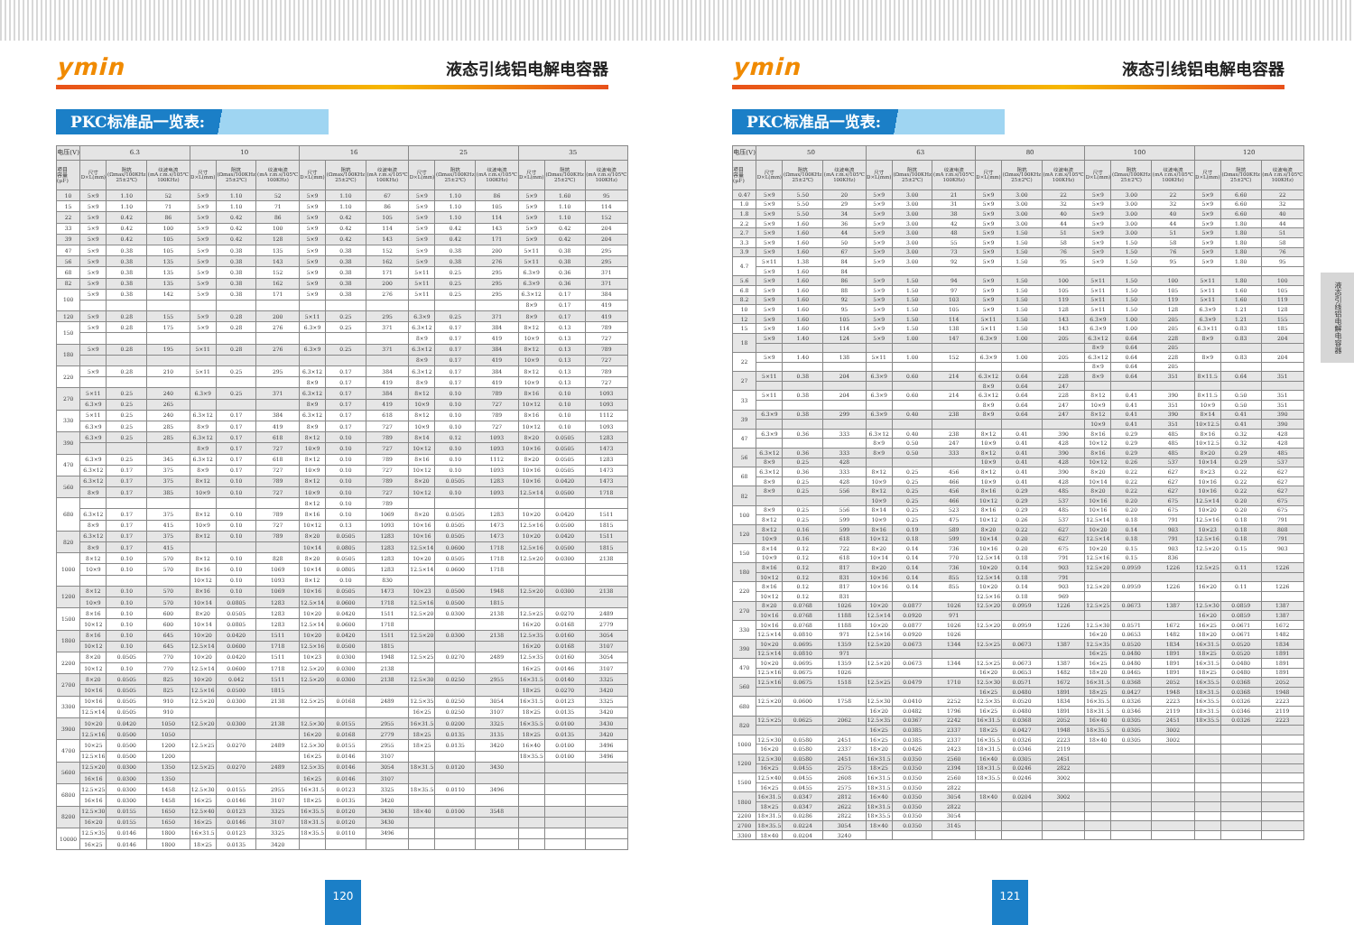ymin
液态引线铝电解电容器
PKC标准品一览表:
| 电压(V) | 6.3 | | | 10 | | | 16 | | | 25 | | | 35 | | |
| --- | --- | --- | --- | --- | --- | --- | --- | --- | --- | --- | --- | --- | --- | --- | --- |
| 项目 容量 (μF) | 尺寸 D×L(mm) | 阻抗 (Ωmax/100KHz 25±2℃) | 纹波电流 (mA r.m.s/105℃ 100KHz) | 尺寸 D×L(mm) | 阻抗 (Ωmax/100KHz 25±2℃) | 纹波电流 (mA r.m.s/105℃ 100KHz) | 尺寸 D×L(mm) | 阻抗 (Ωmax/100KHz 25±2℃) | 纹波电流 (mA r.m.s/105℃ 100KHz) | 尺寸 D×L(mm) | 阻抗 (Ωmax/100KHz 25±2℃) | 纹波电流 (mA r.m.s/105℃ 100KHz) | 尺寸 D×L(mm) | 阻抗 (Ωmax/100KHz 25±2℃) | 纹波电流 (mA r.m.s/105℃ 100KHz) |
| 10 | 5×9 | 1.10 | 52 | 5×9 | 1.10 | 52 | 5×9 | 1.10 | 67 | 5×9 | 1.10 | 86 | 5×9 | 1.60 | 95 |
| 15 | 5×9 | 1.10 | 71 | 5×9 | 1.10 | 71 | 5×9 | 1.10 | 86 | 5×9 | 1.10 | 105 | 5×9 | 1.10 | 114 |
| 22 | 5×9 | 0.42 | 86 | 5×9 | 0.42 | 86 | 5×9 | 0.42 | 105 | 5×9 | 1.10 | 114 | 5×9 | 1.10 | 152 |
| 33 | 5×9 | 0.42 | 100 | 5×9 | 0.42 | 100 | 5×9 | 0.42 | 114 | 5×9 | 0.42 | 143 | 5×9 | 0.42 | 204 |
| 39 | 5×9 | 0.42 | 105 | 5×9 | 0.42 | 128 | 5×9 | 0.42 | 143 | 5×9 | 0.42 | 171 | 5×9 | 0.42 | 204 |
| 47 | 5×9 | 0.38 | 105 | 5×9 | 0.38 | 135 | 5×9 | 0.38 | 152 | 5×9 | 0.38 | 200 | 5×11 | 0.38 | 295 |
| 56 | 5×9 | 0.38 | 135 | 5×9 | 0.38 | 143 | 5×9 | 0.38 | 162 | 5×9 | 0.38 | 276 | 5×11 | 0.38 | 295 |
| 68 | 5×9 | 0.38 | 135 | 5×9 | 0.38 | 152 | 5×9 | 0.38 | 171 | 5×11 | 0.25 | 295 | 6.3×9 | 0.36 | 371 |
| 82 | 5×9 | 0.38 | 135 | 5×9 | 0.38 | 162 | 5×9 | 0.38 | 200 | 5×11 | 0.25 | 295 | 6.3×9 | 0.36 | 371 |
| 100 | 5×9 | 0.38 | 142 | 5×9 | 0.38 | 171 | 5×9 | 0.38 | 276 | 5×11 | 0.25 | 295 | 6.3×12 | 0.17 | 384 |
| | | | | | | | | | | | | | 8×9 | 0.17 | 419 |
| 120 | 5×9 | 0.28 | 155 | 5×9 | 0.28 | 200 | 5×11 | 0.25 | 295 | 6.3×9 | 0.25 | 371 | 8×9 | 0.17 | 419 |
| 150 | 5×9 | 0.28 | 175 | 5×9 | 0.28 | 276 | 6.3×9 | 0.25 | 371 | 6.3×12 | 0.17 | 384 | 8×12 | 0.13 | 789 |
| | | | | | | | | | | 8×9 | 0.17 | 419 | 10×9 | 0.13 | 727 |
| 180 | 5×9 | 0.28 | 195 | 5×11 | 0.28 | 276 | 6.3×9 | 0.25 | 371 | 6.3×12 | 0.17 | 384 | 8×12 | 0.13 | 789 |
| | | | | | | | | | | 8×9 | 0.17 | 419 | 10×9 | 0.13 | 727 |
| 220 | 5×9 | 0.28 | 210 | 5×11 | 0.25 | 295 | 6.3×12 | 0.17 | 384 | 6.3×12 | 0.17 | 384 | 8×12 | 0.13 | 789 |
| | | | | | | | 8×9 | 0.17 | 419 | 8×9 | 0.17 | 419 | 10×9 | 0.13 | 727 |
| 270 | 5×11 | 0.25 | 240 | 6.3×9 | 0.25 | 371 | 6.3×12 | 0.17 | 384 | 8×12 | 0.10 | 789 | 8×16 | 0.10 | 1093 |
| | 6.3×9 | 0.25 | 265 | | | | 8×9 | 0.17 | 419 | 10×9 | 0.10 | 727 | 10×12 | 0.10 | 1093 |
| 330 | 5×11 | 0.25 | 240 | 6.3×12 | 0.17 | 384 | 6.3×12 | 0.17 | 618 | 8×12 | 0.10 | 789 | 8×16 | 0.10 | 1112 |
| | 6.3×9 | 0.25 | 285 | 8×9 | 0.17 | 419 | 8×9 | 0.17 | 727 | 10×9 | 0.10 | 727 | 10×12 | 0.10 | 1093 |
| 390 | 6.3×9 | 0.25 | 285 | 6.3×12 | 0.17 | 618 | 8×12 | 0.10 | 789 | 8×14 | 0.12 | 1093 | 8×20 | 0.0505 | 1283 |
| | | | | 8×9 | 0.17 | 727 | 10×9 | 0.10 | 727 | 10×12 | 0.10 | 1093 | 10×16 | 0.0505 | 1473 |
| 470 | 6.3×9 | 0.25 | 345 | 6.3×12 | 0.17 | 618 | 8×12 | 0.10 | 789 | 8×16 | 0.10 | 1112 | 8×20 | 0.0505 | 1283 |
| | 6.3×12 | 0.17 | 375 | 8×9 | 0.17 | 727 | 10×9 | 0.10 | 727 | 10×12 | 0.10 | 1093 | 10×16 | 0.0505 | 1473 |
| 560 | 6.3×12 | 0.17 | 375 | 8×12 | 0.10 | 789 | 8×12 | 0.10 | 789 | 8×20 | 0.0505 | 1283 | 10×16 | 0.0420 | 1473 |
| | 8×9 | 0.17 | 385 | 10×9 | 0.10 | 727 | 10×9 | 0.10 | 727 | 10×12 | 0.10 | 1093 | 12.5×14 | 0.0500 | 1718 |
| 680 | | | | | | | 8×12 | 0.10 | 789 | | | | | | |
| | 6.3×12 | 0.17 | 375 | 8×12 | 0.10 | 789 | 8×16 | 0.10 | 1069 | 8×20 | 0.0505 | 1283 | 10×20 | 0.0420 | 1511 |
| | 8×9 | 0.17 | 415 | 10×9 | 0.10 | 727 | 10×12 | 0.13 | 1093 | 10×16 | 0.0505 | 1473 | 12.5×16 | 0.0500 | 1815 |
| 820 | 6.3×12 | 0.17 | 375 | 8×12 | 0.10 | 789 | 8×20 | 0.0505 | 1283 | 10×16 | 0.0505 | 1473 | 10×20 | 0.0420 | 1511 |
| | 8×9 | 0.17 | 415 | | | | 10×14 | 0.0805 | 1283 | 12.5×14 | 0.0600 | 1718 | 12.5×16 | 0.0500 | 1815 |
| 1000 | 8×12 | 0.10 | 570 | 8×12 | 0.10 | 828 | 8×20 | 0.0505 | 1283 | 10×20 | 0.0505 | 1718 | 12.5×20 | 0.0300 | 2138 |
| | 10×9 | 0.10 | 570 | 8×16 | 0.10 | 1069 | 10×14 | 0.0805 | 1283 | 12.5×14 | 0.0600 | 1718 | | | |
| | | | | 10×12 | 0.10 | 1093 | 8×12 | 0.10 | 830 | | | | | | |
| 1200 | 8×12 | 0.10 | 570 | 8×16 | 0.10 | 1069 | 10×16 | 0.0505 | 1473 | 10×23 | 0.0500 | 1948 | 12.5×20 | 0.0300 | 2138 |
| | 10×9 | 0.10 | 570 | 10×14 | 0.0805 | 1283 | 12.5×14 | 0.0600 | 1718 | 12.5×16 | 0.0500 | 1815 | | | |
| 1500 | 8×16 | 0.10 | 600 | 8×20 | 0.0505 | 1283 | 10×20 | 0.0420 | 1511 | 12.5×20 | 0.0300 | 2138 | 12.5×25 | 0.0270 | 2489 |
| | 10×12 | 0.10 | 600 | 10×14 | 0.0805 | 1283 | 12.5×14 | 0.0600 | 1718 | | | | 16×20 | 0.0168 | 2779 |
| 1800 | 8×16 | 0.10 | 645 | 10×20 | 0.0420 | 1511 | 10×20 | 0.0420 | 1511 | 12.5×20 | 0.0300 | 2138 | 12.5×35 | 0.0160 | 3054 |
| | 10×12 | 0.10 | 645 | 12.5×14 | 0.0600 | 1718 | 12.5×16 | 0.0500 | 1815 | | | | 16×20 | 0.0168 | 3107 |
| 2200 | 8×20 | 0.0505 | 770 | 10×20 | 0.0420 | 1511 | 10×23 | 0.0300 | 1948 | 12.5×25 | 0.0270 | 2489 | 12.5×35 | 0.0160 | 3054 |
| | 10×12 | 0.10 | 770 | 12.5×14 | 0.0600 | 1718 | 12.5×20 | 0.0300 | 2138 | | | | 16×25 | 0.0146 | 3107 |
| 2700 | 8×20 | 0.0505 | 825 | 10×20 | 0.042 | 1511 | 12.5×20 | 0.0300 | 2138 | 12.5×30 | 0.0250 | 2955 | 16×31.5 | 0.0140 | 3325 |
| | 10×16 | 0.0505 | 825 | 12.5×16 | 0.0500 | 1815 | | | | | | | 18×25 | 0.0270 | 3420 |
| 3300 | 10×16 | 0.0505 | 910 | 12.5×20 | 0.0300 | 2138 | 12.5×25 | 0.0168 | 2489 | 12.5×35 | 0.0250 | 3054 | 16×31.5 | 0.0123 | 3325 |
| | 12.5×14 | 0.0505 | 910 | | | | | | | 16×25 | 0.0250 | 3107 | 18×25 | 0.0135 | 3420 |
| 3900 | 10×20 | 0.0420 | 1050 | 12.5×20 | 0.0300 | 2138 | 12.5×30 | 0.0155 | 2955 | 16×31.5 | 0.0200 | 3325 | 16×35.5 | 0.0100 | 3430 |
| | 12.5×16 | 0.0500 | 1050 | | | | 16×20 | 0.0168 | 2779 | 18×25 | 0.0135 | 3135 | 18×25 | 0.0135 | 3420 |
| 4700 | 10×25 | 0.0500 | 1200 | 12.5×25 | 0.0270 | 2489 | 12.5×30 | 0.0155 | 2955 | 18×25 | 0.0135 | 3420 | 16×40 | 0.0100 | 3496 |
| | 12.5×16 | 0.0500 | 1200 | | | | 16×25 | 0.0146 | 3107 | | | | 18×35.5 | 0.0100 | 3496 |
| 5600 | 12.5×20 | 0.0300 | 1350 | 12.5×25 | 0.0270 | 2489 | 12.5×35 | 0.0146 | 3054 | 18×31.5 | 0.0120 | 3430 | | | |
| | 16×16 | 0.0300 | 1350 | | | | 16×25 | 0.0146 | 3107 | | | | | | |
| 6800 | 12.5×25 | 0.0300 | 1458 | 12.5×30 | 0.0155 | 2955 | 16×31.5 | 0.0123 | 3325 | 18×35.5 | 0.0110 | 3496 | | | |
| | 16×16 | 0.0300 | 1458 | 16×25 | 0.0146 | 3107 | 18×25 | 0.0135 | 3420 | | | | | | |
| 8200 | 12.5×30 | 0.0155 | 1650 | 12.5×40 | 0.0123 | 3325 | 16×35.5 | 0.0120 | 3430 | 18×40 | 0.0100 | 3548 | | | |
| | 16×20 | 0.0155 | 1650 | 16×25 | 0.0146 | 3107 | 18×31.5 | 0.0120 | 3430 | | | | | | |
| 10000 | 12.5×35 | 0.0146 | 1800 | 16×31.5 | 0.0123 | 3325 | 18×35.5 | 0.0110 | 3496 | | | | | | |
| | 16×25 | 0.0146 | 1800 | 18×25 | 0.0135 | 3420 | | | | | | | | | |
120
ymin
液态引线铝电解电容器
PKC标准品一览表:
| 电压(V) | 50 | | | 63 | | | 80 | | | 100 | | | 120 | | |
| --- | --- | --- | --- | --- | --- | --- | --- | --- | --- | --- | --- | --- | --- | --- | --- |
| 项目 容量 (μF) | 尺寸 D×L(mm) | 阻抗 (Ωmax/100KHz 25±2℃) | 纹波电流 (mA r.m.s/105℃ 100KHz) | 尺寸 D×L(mm) | 阻抗 (Ωmax/100KHz 25±2℃) | 纹波电流 (mA r.m.s/105℃ 100KHz) | 尺寸 D×L(mm) | 阻抗 (Ωmax/100KHz 25±2℃) | 纹波电流 (mA r.m.s/105℃ 100KHz) | 尺寸 D×L(mm) | 阻抗 (Ωmax/100KHz 25±2℃) | 纹波电流 (mA r.m.s/105℃ 100KHz) | 尺寸 D×L(mm) | 阻抗 (Ωmax/100KHz 25±2℃) | 纹波电流 (mA r.m.s/105℃ 100KHz) |
| 0.47 | 5×9 | 5.50 | 20 | 5×9 | 3.00 | 21 | 5×9 | 3.00 | 22 | 5×9 | 3.00 | 22 | 5×9 | 6.60 | 22 |
| 1.0 | 5×9 | 5.50 | 29 | 5×9 | 3.00 | 31 | 5×9 | 3.00 | 32 | 5×9 | 3.00 | 32 | 5×9 | 6.60 | 32 |
| 1.8 | 5×9 | 5.50 | 34 | 5×9 | 3.00 | 38 | 5×9 | 3.00 | 40 | 5×9 | 3.00 | 40 | 5×9 | 6.60 | 40 |
| 2.2 | 5×9 | 1.60 | 36 | 5×9 | 3.00 | 42 | 5×9 | 3.00 | 44 | 5×9 | 3.00 | 44 | 5×9 | 1.80 | 44 |
| 2.7 | 5×9 | 1.60 | 44 | 5×9 | 3.00 | 48 | 5×9 | 1.50 | 51 | 5×9 | 3.00 | 51 | 5×9 | 1.80 | 51 |
| 3.3 | 5×9 | 1.60 | 50 | 5×9 | 3.00 | 55 | 5×9 | 1.50 | 58 | 5×9 | 1.50 | 58 | 5×9 | 1.80 | 58 |
| 3.9 | 5×9 | 1.60 | 67 | 5×9 | 3.00 | 73 | 5×9 | 1.50 | 76 | 5×9 | 1.50 | 76 | 5×9 | 1.80 | 76 |
| 4.7 | 5×11 | 1.38 | 84 | 5×9 | 3.00 | 92 | 5×9 | 1.50 | 95 | 5×9 | 1.50 | 95 | 5×9 | 1.80 | 95 |
| | 5×9 | 1.60 | 84 | | | | | | | | | | | | |
| 5.6 | 5×9 | 1.60 | 86 | 5×9 | 1.50 | 94 | 5×9 | 1.50 | 100 | 5×11 | 1.50 | 100 | 5×11 | 1.80 | 100 |
| 6.8 | 5×9 | 1.60 | 88 | 5×9 | 1.50 | 97 | 5×9 | 1.50 | 105 | 5×11 | 1.50 | 105 | 5×11 | 1.60 | 105 |
| 8.2 | 5×9 | 1.60 | 92 | 5×9 | 1.50 | 103 | 5×9 | 1.50 | 119 | 5×11 | 1.50 | 119 | 5×11 | 1.60 | 119 |
| 10 | 5×9 | 1.60 | 95 | 5×9 | 1.50 | 105 | 5×9 | 1.50 | 128 | 5×11 | 1.50 | 128 | 6.3×9 | 1.21 | 128 |
| 12 | 5×9 | 1.60 | 105 | 5×9 | 1.50 | 114 | 5×11 | 1.50 | 143 | 6.3×9 | 1.00 | 205 | 6.3×9 | 1.21 | 155 |
| 15 | 5×9 | 1.60 | 114 | 5×9 | 1.50 | 138 | 5×11 | 1.50 | 143 | 6.3×9 | 1.00 | 205 | 6.3×11 | 0.83 | 185 |
| 18 | 5×9 | 1.40 | 124 | 5×9 | 1.00 | 147 | 6.3×9 | 1.00 | 205 | 6.3×12 | 0.64 | 228 | 8×9 | 0.83 | 204 |
| | | | | | | | | | | 8×9 | 0.64 | 205 | | | |
| 22 | 5×9 | 1.40 | 138 | 5×11 | 1.00 | 152 | 6.3×9 | 1.00 | 205 | 6.3×12 | 0.64 | 228 | 8×9 | 0.83 | 204 |
| | | | | | | | | | | 8×9 | 0.64 | 205 | | | |
| 27 | 5×11 | 0.38 | 204 | 6.3×9 | 0.60 | 214 | 6.3×12 | 0.64 | 228 | 8×9 | 0.64 | 351 | 8×11.5 | 0.64 | 351 |
| | | | | | | | 8×9 | 0.64 | 247 | | | | | | |
| 33 | 5×11 | 0.38 | 204 | 6.3×9 | 0.60 | 214 | 6.3×12 | 0.64 | 228 | 8×12 | 0.41 | 390 | 8×11.5 | 0.50 | 351 |
| | | | | | | | 8×9 | 0.64 | 247 | 10×9 | 0.41 | 351 | 10×9 | 0.50 | 351 |
| 39 | 6.3×9 | 0.38 | 299 | 6.3×9 | 0.40 | 238 | 8×9 | 0.64 | 247 | 8×12 | 0.41 | 390 | 8×14 | 0.41 | 390 |
| | | | | | | | | | | 10×9 | 0.41 | 351 | 10×12.5 | 0.41 | 390 |
| 47 | 6.3×9 | 0.36 | 333 | 6.3×12 | 0.40 | 238 | 8×12 | 0.41 | 390 | 8×16 | 0.29 | 485 | 8×16 | 0.32 | 428 |
| | | | | 8×9 | 0.50 | 247 | 10×9 | 0.41 | 428 | 10×12 | 0.29 | 485 | 10×12.5 | 0.32 | 428 |
| 56 | 6.3×12 | 0.36 | 333 | 8×9 | 0.50 | 333 | 8×12 | 0.41 | 390 | 8×16 | 0.29 | 485 | 8×20 | 0.29 | 485 |
| | 8×9 | 0.25 | 428 | | | | 10×9 | 0.41 | 428 | 10×12 | 0.26 | 537 | 10×14 | 0.29 | 537 |
| 68 | 6.3×12 | 0.36 | 333 | 8×12 | 0.25 | 456 | 8×12 | 0.41 | 390 | 8×20 | 0.22 | 627 | 8×23 | 0.22 | 627 |
| | 8×9 | 0.25 | 428 | 10×9 | 0.25 | 466 | 10×9 | 0.41 | 428 | 10×14 | 0.22 | 627 | 10×16 | 0.22 | 627 |
| 82 | 8×9 | 0.25 | 556 | 8×12 | 0.25 | 456 | 8×16 | 0.29 | 485 | 8×20 | 0.22 | 627 | 10×16 | 0.22 | 627 |
| | | | | 10×9 | 0.25 | 466 | 10×12 | 0.29 | 537 | 10×16 | 0.20 | 675 | 12.5×14 | 0.20 | 675 |
| 100 | 8×9 | 0.25 | 556 | 8×14 | 0.25 | 523 | 8×16 | 0.29 | 485 | 10×16 | 0.20 | 675 | 10×20 | 0.20 | 675 |
| | 8×12 | 0.25 | 599 | 10×9 | 0.25 | 475 | 10×12 | 0.26 | 537 | 12.5×14 | 0.18 | 791 | 12.5×16 | 0.18 | 791 |
| 120 | 8×12 | 0.16 | 599 | 8×16 | 0.19 | 589 | 8×20 | 0.22 | 627 | 10×20 | 0.14 | 903 | 10×23 | 0.18 | 808 |
| | 10×9 | 0.16 | 618 | 10×12 | 0.18 | 599 | 10×14 | 0.20 | 627 | 12.5×14 | 0.18 | 791 | 12.5×16 | 0.18 | 791 |
| 150 | 8×14 | 0.12 | 722 | 8×20 | 0.14 | 736 | 10×16 | 0.20 | 675 | 10×20 | 0.15 | 903 | 12.5×20 | 0.15 | 903 |
| | 10×9 | 0.12 | 618 | 10×14 | 0.14 | 770 | 12.5×14 | 0.18 | 791 | 12.5×16 | 0.15 | 836 | | | |
| 180 | 8×16 | 0.12 | 817 | 8×20 | 0.14 | 736 | 10×20 | 0.14 | 903 | 12.5×20 | 0.0959 | 1226 | 12.5×25 | 0.11 | 1226 |
| | 10×12 | 0.12 | 831 | 10×16 | 0.14 | 855 | 12.5×14 | 0.18 | 791 | | | | | | |
| 220 | 8×16 | 0.12 | 817 | 10×16 | 0.14 | 855 | 10×20 | 0.14 | 903 | 12.5×20 | 0.0959 | 1226 | 16×20 | 0.11 | 1226 |
| | 10×12 | 0.12 | 831 | | | | 12.5×16 | 0.18 | 969 | | | | | | |
| 270 | 8×20 | 0.0768 | 1026 | 10×20 | 0.0877 | 1026 | 12.5×20 | 0.0959 | 1226 | 12.5×25 | 0.0673 | 1387 | 12.5×30 | 0.0859 | 1387 |
| | 10×16 | 0.0768 | 1188 | 12.5×14 | 0.0920 | 971 | | | | | | | 16×20 | 0.0859 | 1387 |
| 330 | 10×16 | 0.0768 | 1188 | 10×20 | 0.0877 | 1026 | 12.5×20 | 0.0959 | 1226 | 12.5×30 | 0.0571 | 1672 | 16×25 | 0.0671 | 1672 |
| | 12.5×14 | 0.0810 | 971 | 12.5×16 | 0.0920 | 1026 | | | | 16×20 | 0.0653 | 1482 | 18×20 | 0.0671 | 1482 |
| 390 | 10×20 | 0.0695 | 1359 | 12.5×20 | 0.0673 | 1344 | 12.5×25 | 0.0673 | 1387 | 12.5×35 | 0.0520 | 1834 | 16×31.5 | 0.0520 | 1834 |
| | 12.5×14 | 0.0810 | 971 | | | | | | | 16×25 | 0.0480 | 1891 | 18×25 | 0.0520 | 1891 |
| 470 | 10×20 | 0.0695 | 1359 | 12.5×20 | 0.0673 | 1344 | 12.5×25 | 0.0673 | 1387 | 16×25 | 0.0480 | 1891 | 16×31.5 | 0.0480 | 1891 |
| | 12.5×16 | 0.0675 | 1026 | | | | 16×20 | 0.0653 | 1482 | 18×20 | 0.0465 | 1891 | 18×25 | 0.0480 | 1891 |
| 560 | 12.5×16 | 0.0675 | 1518 | 12.5×25 | 0.0479 | 1710 | 12.5×30 | 0.0571 | 1672 | 16×31.5 | 0.0368 | 2052 | 16×35.5 | 0.0368 | 2052 |
| | | | | | | | 16×25 | 0.0480 | 1891 | 18×25 | 0.0427 | 1948 | 18×31.5 | 0.0368 | 1948 |
| 680 | 12.5×20 | 0.0600 | 1758 | 12.5×30 | 0.0410 | 2252 | 12.5×35 | 0.0520 | 1834 | 16×35.5 | 0.0326 | 2223 | 16×35.5 | 0.0326 | 2223 |
| | | | | 16×20 | 0.0482 | 1796 | 16×25 | 0.0480 | 1891 | 18×31.5 | 0.0346 | 2119 | 18×31.5 | 0.0346 | 2119 |
| 820 | 12.5×25 | 0.0625 | 2062 | 12.5×35 | 0.0367 | 2242 | 16×31.5 | 0.0368 | 2052 | 16×40 | 0.0305 | 2451 | 18×35.5 | 0.0326 | 2223 |
| | | | | 16×25 | 0.0385 | 2337 | 18×25 | 0.0427 | 1948 | 18×35.5 | 0.0305 | 3002 | | | |
| 1000 | 12.5×30 | 0.0580 | 2451 | 16×25 | 0.0385 | 2337 | 16×35.5 | 0.0326 | 2223 | 18×40 | 0.0305 | 3002 | | | |
| | 16×20 | 0.0580 | 2337 | 18×20 | 0.0426 | 2423 | 18×31.5 | 0.0346 | 2119 | | | | | | |
| 1200 | 12.5×30 | 0.0580 | 2451 | 16×31.5 | 0.0350 | 2560 | 16×40 | 0.0305 | 2451 | | | | | | |
| | 16×25 | 0.0455 | 2575 | 18×25 | 0.0350 | 2394 | 18×31.5 | 0.0246 | 2822 | | | | | | |
| 1500 | 12.5×40 | 0.0455 | 2608 | 16×31.5 | 0.0350 | 2560 | 18×35.5 | 0.0246 | 3002 | | | | | | |
| | 16×25 | 0.0455 | 2575 | 18×31.5 | 0.0350 | 2822 | | | | | | | | | |
| 1800 | 16×31.5 | 0.0347 | 2812 | 16×40 | 0.0350 | 3054 | 18×40 | 0.0204 | 3002 | | | | | | |
| | 18×25 | 0.0347 | 2622 | 18×31.5 | 0.0350 | 2822 | | | | | | | | | |
| 2200 | 18×31.5 | 0.0286 | 2822 | 18×35.5 | 0.0350 | 3054 | | | | | | | | | |
| 2700 | 18×35.5 | 0.0224 | 3054 | 18×40 | 0.0350 | 3145 | | | | | | | | | |
| 3300 | 18×40 | 0.0204 | 3240 | | | | | | | | | | | | |
液态引线铝电解电容器
121